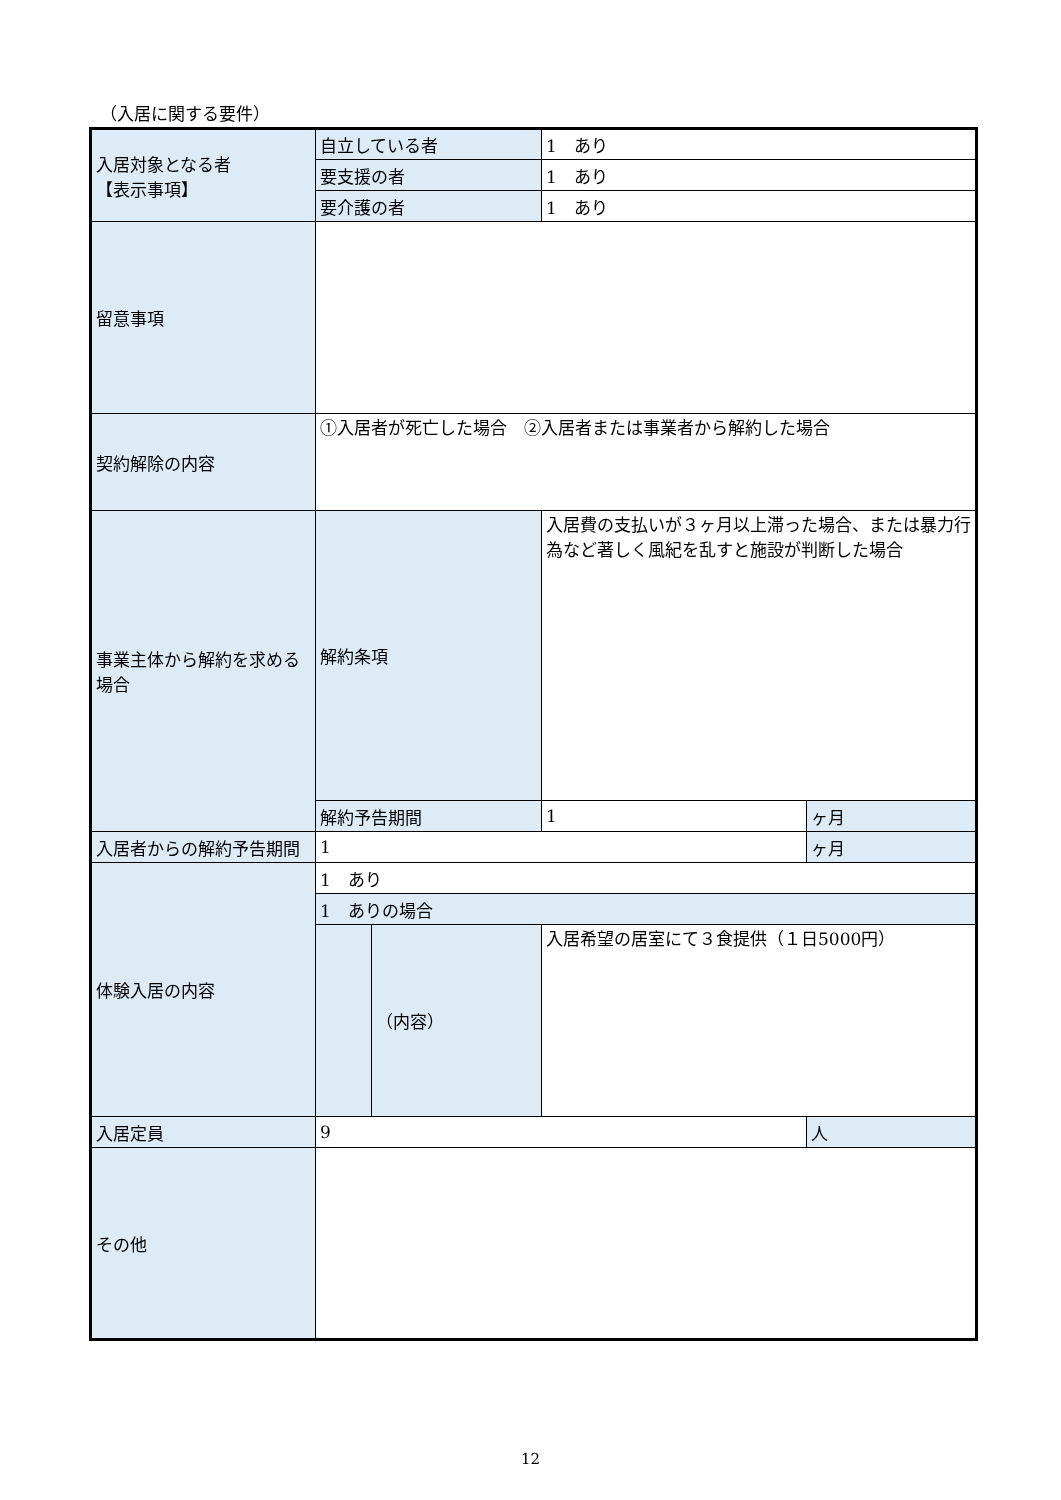（入居に関する要件）
| 入居対象となる者 【表示事項】 | 自立している者 | | 1 あり | |
| | 要支援の者 | | 1 あり | |
| | 要介護の者 | | 1 あり | |
| 留意事項 | | | | |
| 契約解除の内容 | ①入居者が死亡した場合 ②入居者または事業者から解約した場合 | | | |
| 事業主体から解約を求める場合 | 解約条項 | | 入居費の支払いが３ヶ月以上滞った場合、または暴力行為など著しく風紀を乱すと施設が判断した場合 | |
| | 解約予告期間 | | 1 | ヶ月 |
| 入居者からの解約予告期間 | 1 | | | ヶ月 |
| 体験入居の内容 | 1 あり | | | |
| | 1 ありの場合 | | | |
| | | （内容） | 入居希望の居室にて３食提供（１日5000円） | |
| 入居定員 | 9 | | | 人 |
| その他 | | | | |
12